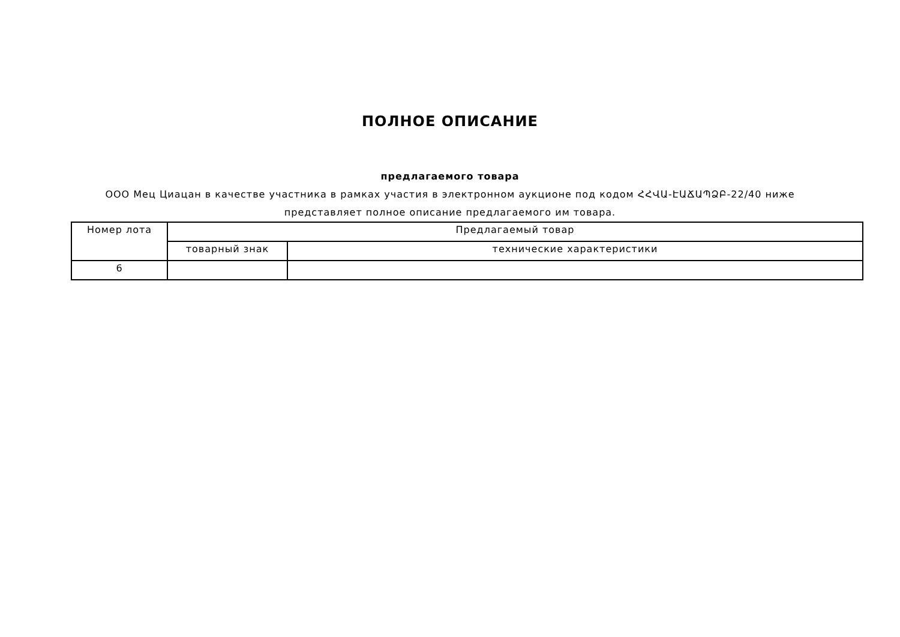ПОЛНОЕ ОПИСАНИЕ
предлагаемого товара
ООО Мец Циацан в качестве участника в рамках участия в электронном аукционе под кодом ՀՀՎԱ-ԷԱՃԱՊՁԲ-22/40 ниже представляет полное описание предлагаемого им товара.
| Номер лота | Предлагаемый товар | |
| | товарный знак | технические характеристики |
| 6 | | |